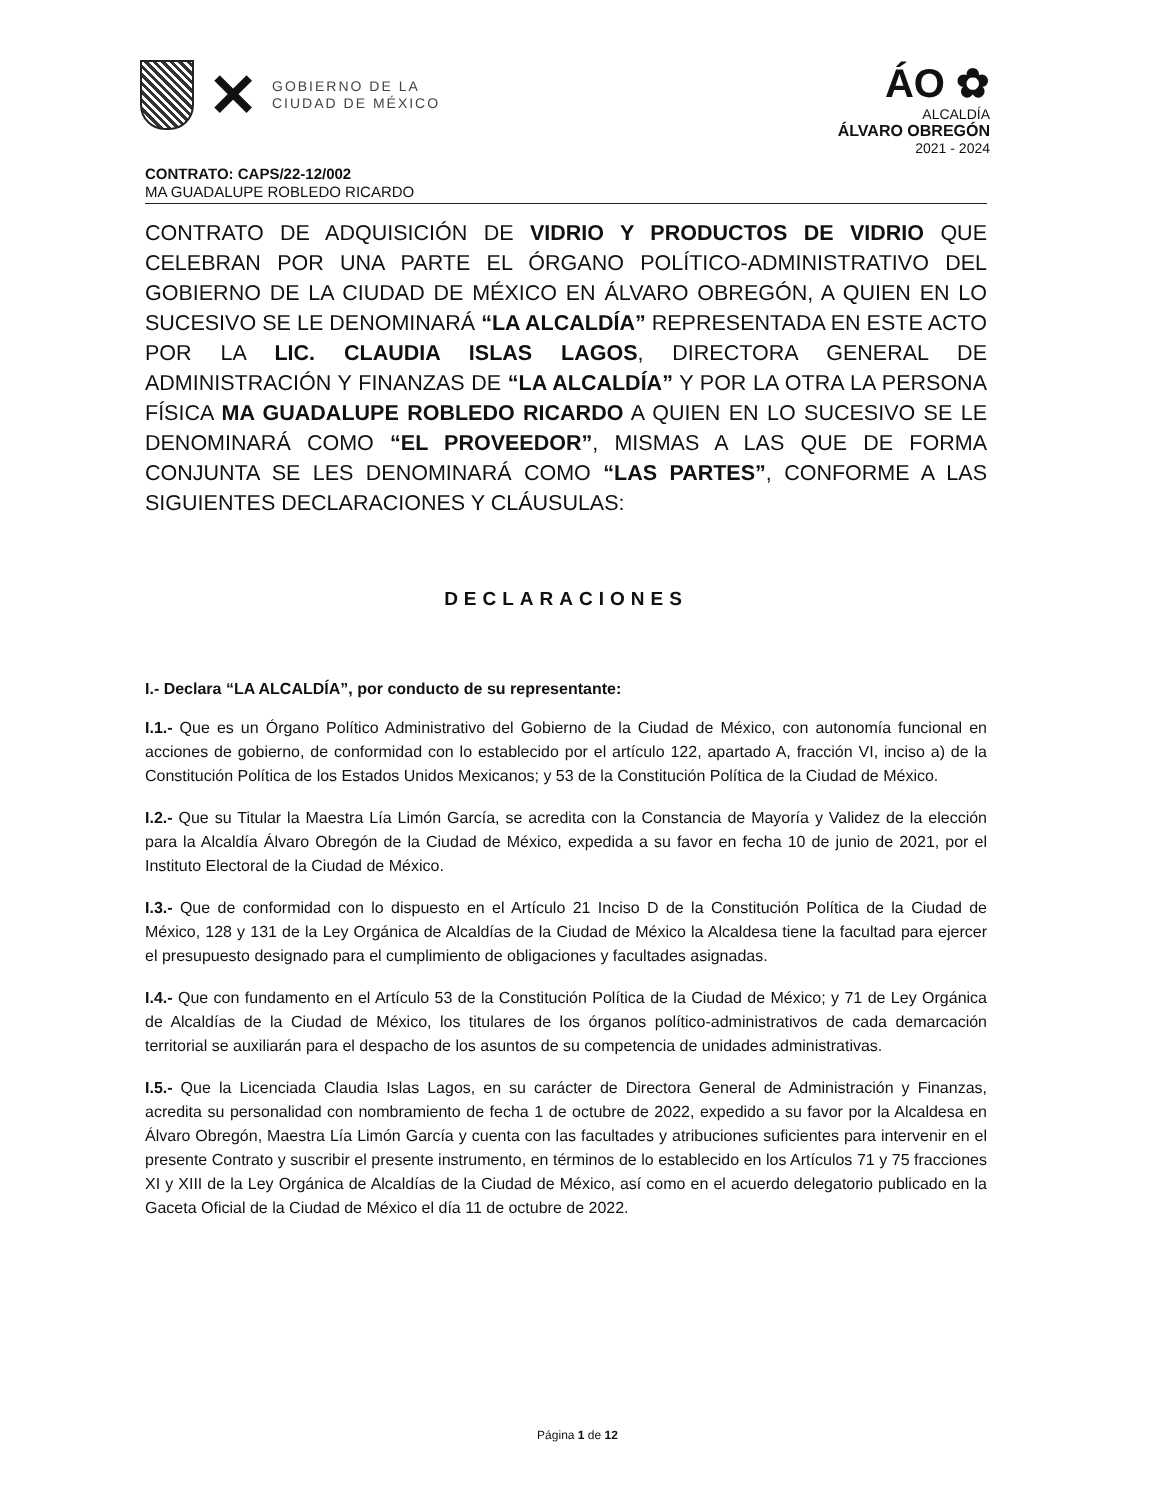✕
GOBIERNO DE LA
CIUDAD DE MÉXICO
ÁO ✿
ALCALDÍA
ÁLVARO OBREGÓN
2021 - 2024
CONTRATO: CAPS/22-12/002
MA GUADALUPE ROBLEDO RICARDO
CONTRATO DE ADQUISICIÓN DE VIDRIO Y PRODUCTOS DE VIDRIO QUE CELEBRAN POR UNA PARTE EL ÓRGANO POLÍTICO-ADMINISTRATIVO DEL GOBIERNO DE LA CIUDAD DE MÉXICO EN ÁLVARO OBREGÓN, A QUIEN EN LO SUCESIVO SE LE DENOMINARÁ “LA ALCALDÍA” REPRESENTADA EN ESTE ACTO POR LA LIC. CLAUDIA ISLAS LAGOS, DIRECTORA GENERAL DE ADMINISTRACIÓN Y FINANZAS DE “LA ALCALDÍA” Y POR LA OTRA LA PERSONA FÍSICA MA GUADALUPE ROBLEDO RICARDO A QUIEN EN LO SUCESIVO SE LE DENOMINARÁ COMO “EL PROVEEDOR”, MISMAS A LAS QUE DE FORMA CONJUNTA SE LES DENOMINARÁ COMO “LAS PARTES”, CONFORME A LAS SIGUIENTES DECLARACIONES Y CLÁUSULAS:
DECLARACIONES
I.- Declara “LA ALCALDÍA”, por conducto de su representante:
I.1.- Que es un Órgano Político Administrativo del Gobierno de la Ciudad de México, con autonomía funcional en acciones de gobierno, de conformidad con lo establecido por el artículo 122, apartado A, fracción VI, inciso a) de la Constitución Política de los Estados Unidos Mexicanos; y 53 de la Constitución Política de la Ciudad de México.
I.2.- Que su Titular la Maestra Lía Limón García, se acredita con la Constancia de Mayoría y Validez de la elección para la Alcaldía Álvaro Obregón de la Ciudad de México, expedida a su favor en fecha 10 de junio de 2021, por el Instituto Electoral de la Ciudad de México.
I.3.- Que de conformidad con lo dispuesto en el Artículo 21 Inciso D de la Constitución Política de la Ciudad de México, 128 y 131 de la Ley Orgánica de Alcaldías de la Ciudad de México la Alcaldesa tiene la facultad para ejercer el presupuesto designado para el cumplimiento de obligaciones y facultades asignadas.
I.4.- Que con fundamento en el Artículo 53 de la Constitución Política de la Ciudad de México; y 71 de Ley Orgánica de Alcaldías de la Ciudad de México, los titulares de los órganos político-administrativos de cada demarcación territorial se auxiliarán para el despacho de los asuntos de su competencia de unidades administrativas.
I.5.- Que la Licenciada Claudia Islas Lagos, en su carácter de Directora General de Administración y Finanzas, acredita su personalidad con nombramiento de fecha 1 de octubre de 2022, expedido a su favor por la Alcaldesa en Álvaro Obregón, Maestra Lía Limón García y cuenta con las facultades y atribuciones suficientes para intervenir en el presente Contrato y suscribir el presente instrumento, en términos de lo establecido en los Artículos 71 y 75 fracciones XI y XIII de la Ley Orgánica de Alcaldías de la Ciudad de México, así como en el acuerdo delegatorio publicado en la Gaceta Oficial de la Ciudad de México el día 11 de octubre de 2022.
Página 1 de 12